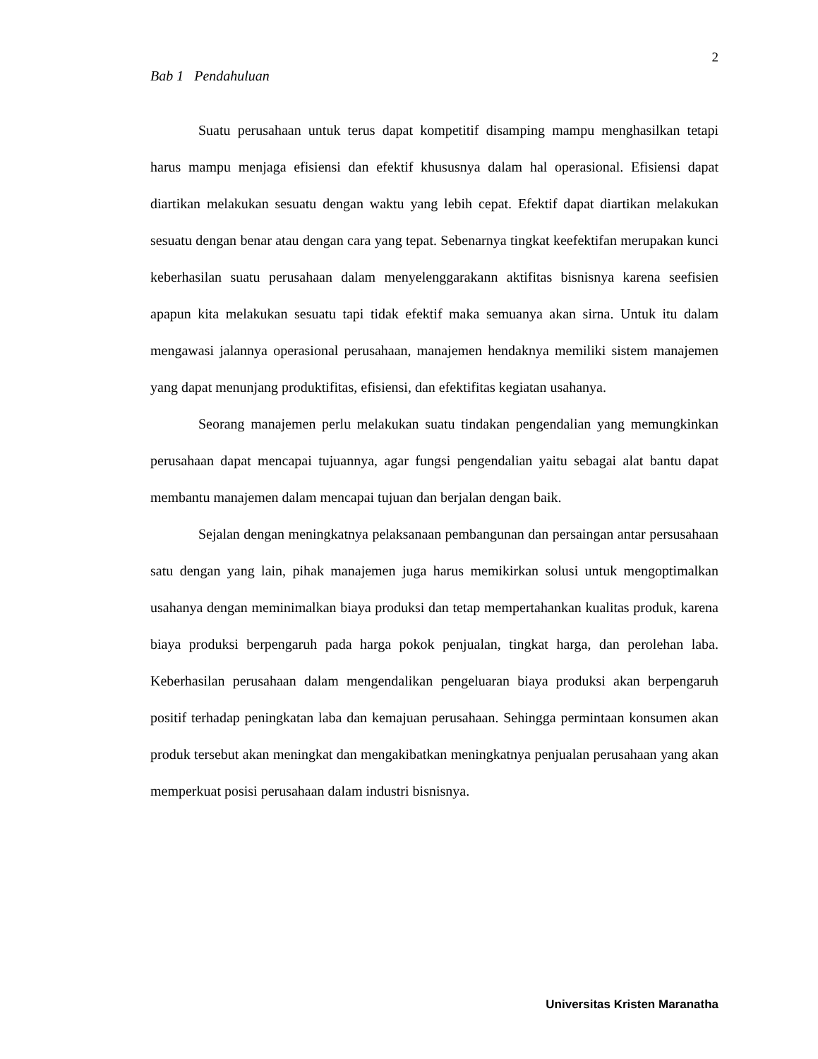2
Bab 1 Pendahuluan
Suatu perusahaan untuk terus dapat kompetitif disamping mampu menghasilkan tetapi harus mampu menjaga efisiensi dan efektif khususnya dalam hal operasional. Efisiensi dapat diartikan melakukan sesuatu dengan waktu yang lebih cepat. Efektif dapat diartikan melakukan sesuatu dengan benar atau dengan cara yang tepat. Sebenarnya tingkat keefektifan merupakan kunci keberhasilan suatu perusahaan dalam menyelenggarakann aktifitas bisnisnya karena seefisien apapun kita melakukan sesuatu tapi tidak efektif maka semuanya akan sirna. Untuk itu dalam mengawasi jalannya operasional perusahaan, manajemen hendaknya memiliki sistem manajemen yang dapat menunjang produktifitas, efisiensi, dan efektifitas kegiatan usahanya.
Seorang manajemen perlu melakukan suatu tindakan pengendalian yang memungkinkan perusahaan dapat mencapai tujuannya, agar fungsi pengendalian yaitu sebagai alat bantu dapat membantu manajemen dalam mencapai tujuan dan berjalan dengan baik.
Sejalan dengan meningkatnya pelaksanaan pembangunan dan persaingan antar persusahaan satu dengan yang lain, pihak manajemen juga harus memikirkan solusi untuk mengoptimalkan usahanya dengan meminimalkan biaya produksi dan tetap mempertahankan kualitas produk, karena biaya produksi berpengaruh pada harga pokok penjualan, tingkat harga, dan perolehan laba. Keberhasilan perusahaan dalam mengendalikan pengeluaran biaya produksi akan berpengaruh positif terhadap peningkatan laba dan kemajuan perusahaan. Sehingga permintaan konsumen akan produk tersebut akan meningkat dan mengakibatkan meningkatnya penjualan perusahaan yang akan memperkuat posisi perusahaan dalam industri bisnisnya.
Universitas Kristen Maranatha